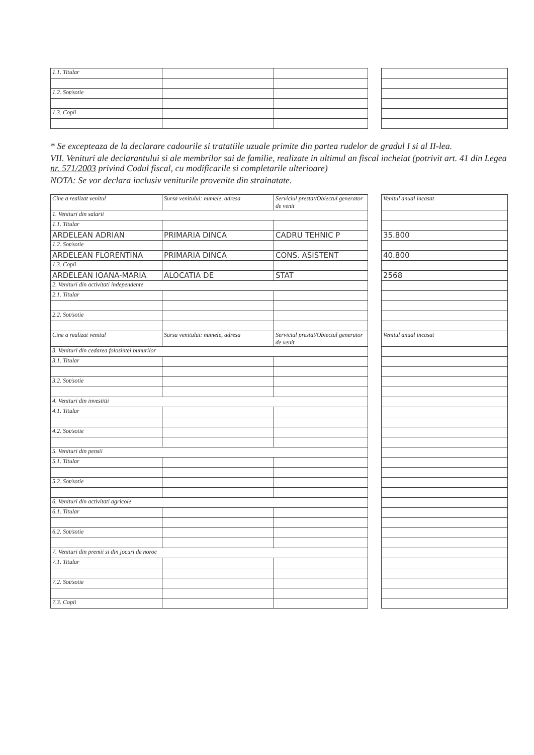| 1.1. Titular | | | | |
| 1.2. Sot/sotie | | | | |
| 1.3. Copii | | | | |
* Se excepteaza de la declarare cadourile si tratatiile uzuale primite din partea rudelor de gradul I si al II-lea.
VII. Venituri ale declarantului si ale membrilor sai de familie, realizate in ultimul an fiscal incheiat (potrivit art. 41 din Legea nr. 571/2003 privind Codul fiscal, cu modificarile si completarile ulterioare)
NOTA: Se vor declara inclusiv veniturile provenite din strainatate.
| Cine a realizat venitul | Sursa venitului: numele, adresa | Serviciul prestat/Obiectul generator de venit | | Venitul anual incasat |
| 1. Venituri din salarii | | | | |
| 1.1. Titular | | | | |
| ARDELEAN ADRIAN | PRIMARIA DINCA | CADRU TEHNIC P | | 35.800 |
| 1.2. Sot/sotie | | | | |
| ARDELEAN FLORENTINA | PRIMARIA DINCA | CONS. ASISTENT | | 40.800 |
| 1.3. Copii | | | | |
| ARDELEAN IOANA-MARIA | ALOCATIA DE | STAT | | 2568 |
| 2. Venituri din activitati independente | | | | |
| 2.1. Titular | | | | |
| 2.2. Sot/sotie | | | | |
| Cine a realizat venitul | Sursa venitului: numele, adresa | Serviciul prestat/Obiectul generator de venit | | Venitul anual incasat |
| 3. Venituri din cedarea folosintei bunurilor | | | | |
| 3.1. Titular | | | | |
| 3.2. Sot/sotie | | | | |
| 4. Venituri din investitii | | | | |
| 4.1. Titular | | | | |
| 4.2. Sot/sotie | | | | |
| 5. Venituri din pensii | | | | |
| 5.1. Titular | | | | |
| 5.2. Sot/sotie | | | | |
| 6. Venituri din activitati agricole | | | | |
| 6.1. Titular | | | | |
| 6.2. Sot/sotie | | | | |
| 7. Venituri din premii si din jocuri de noroc | | | | |
| 7.1. Titular | | | | |
| 7.2. Sot/sotie | | | | |
| 7.3. Copii | | | | |